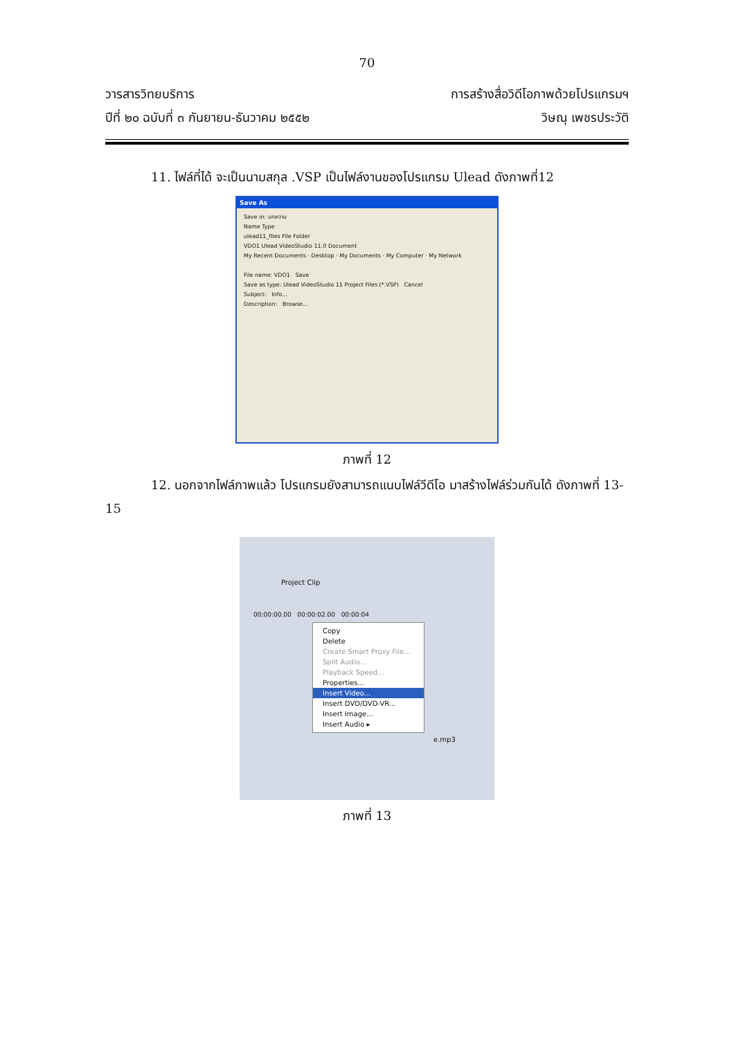70
วารสารวิทยบริการ
ปีที่ ๒๐ ฉบับที่ ๓ กันยายน-ธันวาคม ๒๕๕๒
การสร้างสื่อวิดีโอภาพด้วยโปรแกรมฯ
วิษณุ เพชรประวัติ
11. ไฟล์ที่ได้ จะเป็นนามสกุล .VSP เป็นไฟล์งานของโปรแกรม Ulead ดังภาพที่12
Save As
Save in: บทความ
Name Type
ulead11_files File Folder
VDO1 Ulead VideoStudio 11.0 Document
My Recent Documents · Desktop · My Documents · My Computer · My Network
File name: VDO1 Save
Save as type: Ulead VideoStudio 11 Project Files (*.VSP) Cancel
Subject: Info...
Description: Browse...
ภาพที่ 12
12. นอกจากไฟล์ภาพแล้ว โปรแกรมยังสามารถแนบไฟล์วีดีโอ มาสร้างไฟล์ร่วมกันได้ ดังภาพที่ 13-15
Project Clip
00:00:00.00 00:00:02.00 00:00:04
Copy
Delete
Create Smart Proxy File...
Split Audio...
Playback Speed...
Properties...
Insert Video...
Insert DVD/DVD-VR...
Insert Image...
Insert Audio ▸
e.mp3
ภาพที่ 13